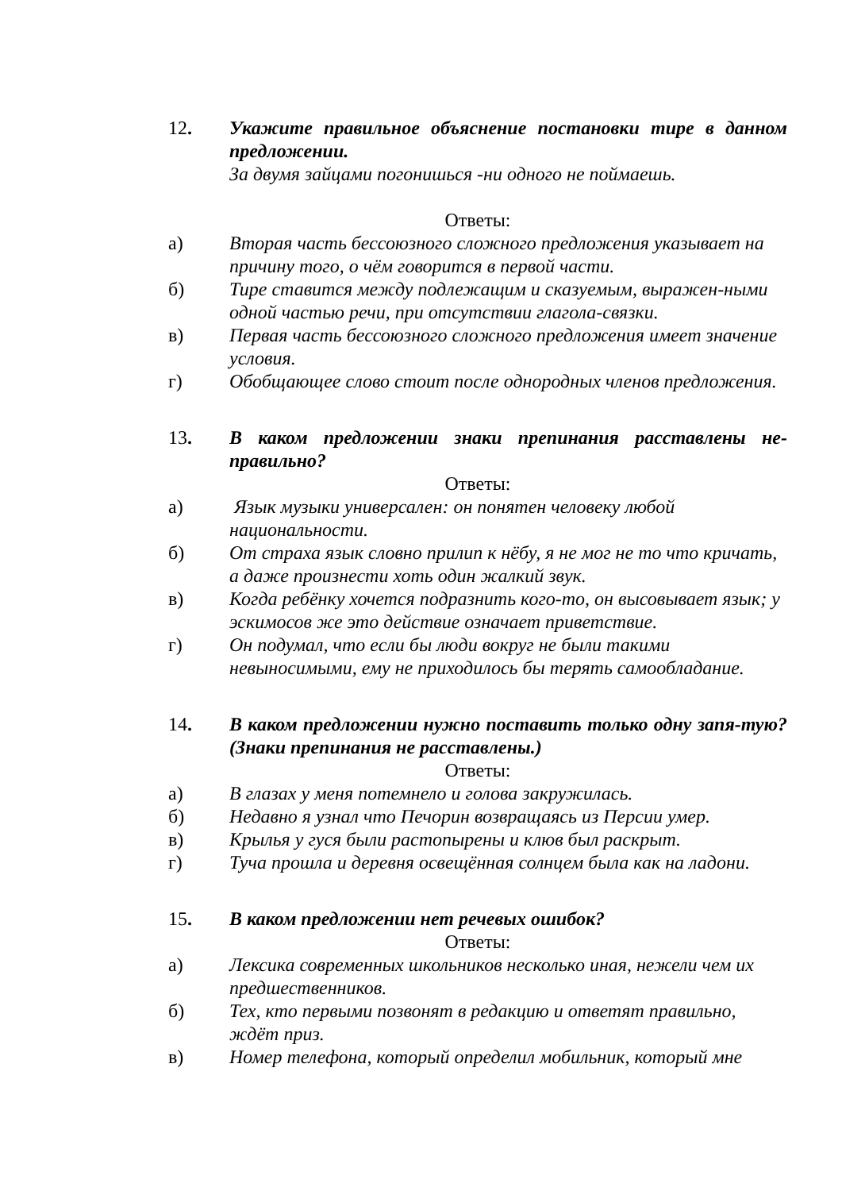12. Укажите правильное объяснение постановки тире в данном предложении.
За двумя зайцами погонишься -ни одного не поймаешь.
Ответы:
а) Вторая часть бессоюзного сложного предложения указывает на причину того, о чём говорится в первой части.
б) Тире ставится между подлежащим и сказуемым, выражен-ными одной частью речи, при отсутствии глагола-связки.
в) Первая часть бессоюзного сложного предложения имеет значение условия.
г) Обобщающее слово стоит после однородных членов предложения.
13. В каком предложении знаки препинания расставлены не-правильно?
Ответы:
а) Язык музыки универсален: он понятен человеку любой национальности.
б) От страха язык словно прилип к нёбу, я не мог не то что кричать, а даже произнести хоть один жалкий звук.
в) Когда ребёнку хочется подразнить кого-то, он высовывает язык; у эскимосов же это действие означает приветствие.
г) Он подумал, что если бы люди вокруг не были такими невыносимыми, ему не приходилось бы терять самообладание.
14. В каком предложении нужно поставить только одну запя-тую? (Знаки препинания не расставлены.)
Ответы:
а) В глазах у меня потемнело и голова закружилась.
б) Недавно я узнал что Печорин возвращаясь из Персии умер.
в) Крылья у гуся были растопырены и клюв был раскрыт.
г) Туча прошла и деревня освещённая солнцем была как на ладони.
15. В каком предложении нет речевых ошибок?
Ответы:
а) Лексика современных школьников несколько иная, нежели чем их предшественников.
б) Тех, кто первыми позвонят в редакцию и ответят правильно, ждёт приз.
в) Номер телефона, который определил мобильник, который мне